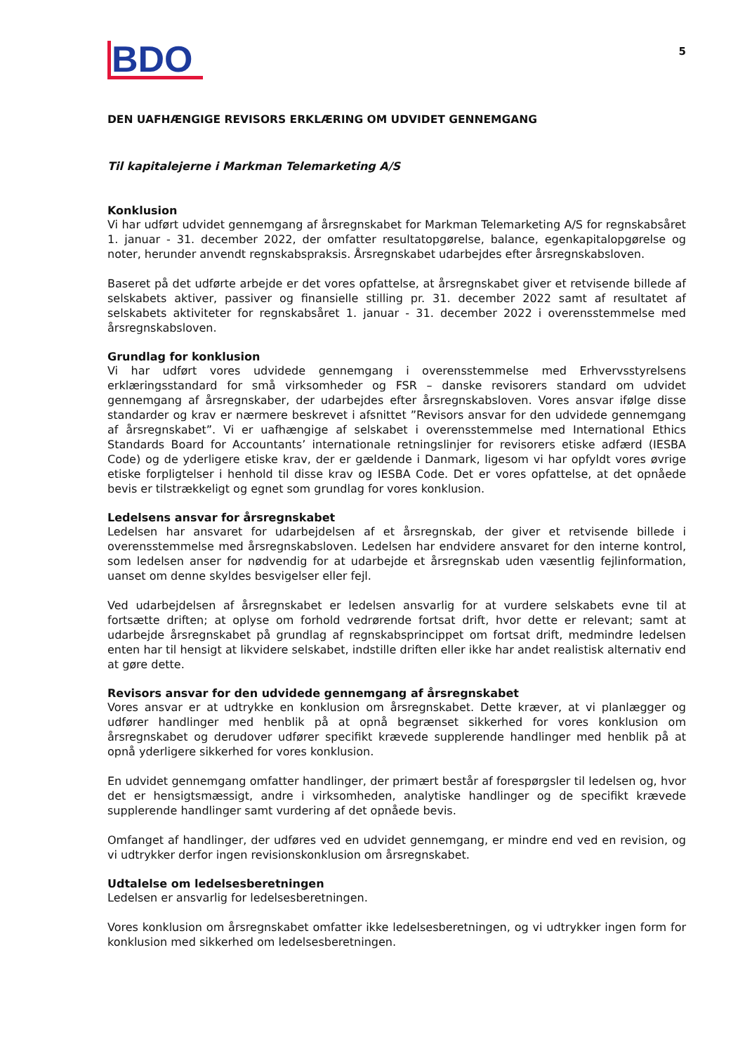BDO
5
DEN UAFHÆNGIGE REVISORS ERKLÆRING OM UDVIDET GENNEMGANG
Til kapitalejerne i Markman Telemarketing A/S
Konklusion
Vi har udført udvidet gennemgang af årsregnskabet for Markman Telemarketing A/S for regnskabsåret 1. januar - 31. december 2022, der omfatter resultatopgørelse, balance, egenkapitalopgørelse og noter, herunder anvendt regnskabspraksis. Årsregnskabet udarbejdes efter årsregnskabsloven.
Baseret på det udførte arbejde er det vores opfattelse, at årsregnskabet giver et retvisende billede af selskabets aktiver, passiver og finansielle stilling pr. 31. december 2022 samt af resultatet af selskabets aktiviteter for regnskabsåret 1. januar - 31. december 2022 i overensstemmelse med årsregnskabsloven.
Grundlag for konklusion
Vi har udført vores udvidede gennemgang i overensstemmelse med Erhvervsstyrelsens erklæringsstandard for små virksomheder og FSR – danske revisorers standard om udvidet gennemgang af årsregnskaber, der udarbejdes efter årsregnskabsloven. Vores ansvar ifølge disse standarder og krav er nærmere beskrevet i afsnittet ”Revisors ansvar for den udvidede gennemgang af årsregnskabet”. Vi er uafhængige af selskabet i overensstemmelse med International Ethics Standards Board for Accountants’ internationale retningslinjer for revisorers etiske adfærd (IESBA Code) og de yderligere etiske krav, der er gældende i Danmark, ligesom vi har opfyldt vores øvrige etiske forpligtelser i henhold til disse krav og IESBA Code. Det er vores opfattelse, at det opnåede bevis er tilstrækkeligt og egnet som grundlag for vores konklusion.
Ledelsens ansvar for årsregnskabet
Ledelsen har ansvaret for udarbejdelsen af et årsregnskab, der giver et retvisende billede i overensstemmelse med årsregnskabsloven. Ledelsen har endvidere ansvaret for den interne kontrol, som ledelsen anser for nødvendig for at udarbejde et årsregnskab uden væsentlig fejlinformation, uanset om denne skyldes besvigelser eller fejl.
Ved udarbejdelsen af årsregnskabet er ledelsen ansvarlig for at vurdere selskabets evne til at fortsætte driften; at oplyse om forhold vedrørende fortsat drift, hvor dette er relevant; samt at udarbejde årsregnskabet på grundlag af regnskabsprincippet om fortsat drift, medmindre ledelsen enten har til hensigt at likvidere selskabet, indstille driften eller ikke har andet realistisk alternativ end at gøre dette.
Revisors ansvar for den udvidede gennemgang af årsregnskabet
Vores ansvar er at udtrykke en konklusion om årsregnskabet. Dette kræver, at vi planlægger og udfører handlinger med henblik på at opnå begrænset sikkerhed for vores konklusion om årsregnskabet og derudover udfører specifikt krævede supplerende handlinger med henblik på at opnå yderligere sikkerhed for vores konklusion.
En udvidet gennemgang omfatter handlinger, der primært består af forespørgsler til ledelsen og, hvor det er hensigtsmæssigt, andre i virksomheden, analytiske handlinger og de specifikt krævede supplerende handlinger samt vurdering af det opnåede bevis.
Omfanget af handlinger, der udføres ved en udvidet gennemgang, er mindre end ved en revision, og vi udtrykker derfor ingen revisionskonklusion om årsregnskabet.
Udtalelse om ledelsesberetningen
Ledelsen er ansvarlig for ledelsesberetningen.
Vores konklusion om årsregnskabet omfatter ikke ledelsesberetningen, og vi udtrykker ingen form for konklusion med sikkerhed om ledelsesberetningen.